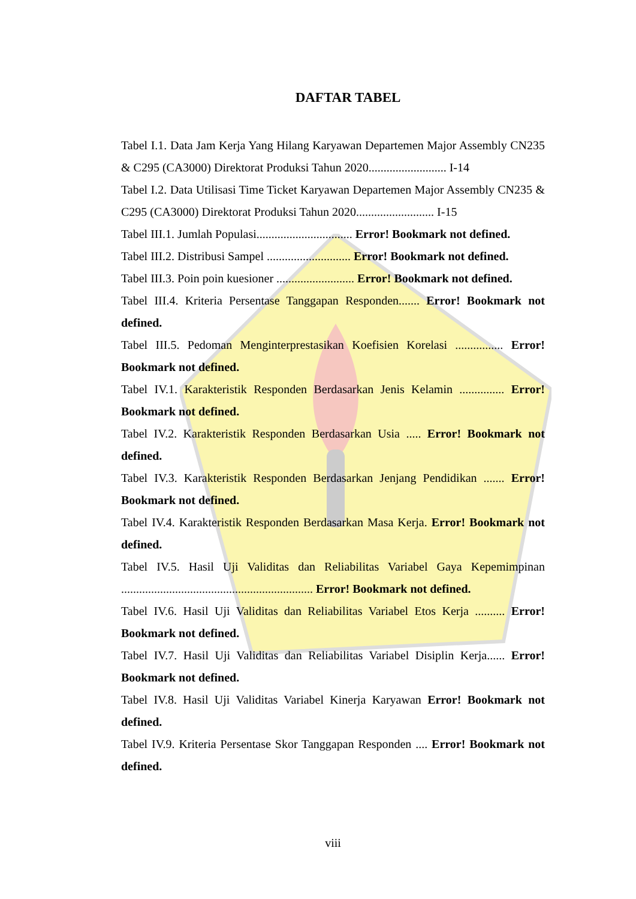DAFTAR TABEL
Tabel I.1. Data Jam Kerja Yang Hilang Karyawan Departemen Major Assembly CN235 & C295 (CA3000) Direktorat Produksi Tahun 2020.......................... I-14
Tabel I.2. Data Utilisasi Time Ticket Karyawan Departemen Major Assembly CN235 & C295 (CA3000) Direktorat Produksi Tahun 2020.......................... I-15
Tabel III.1. Jumlah Populasi................................ Error! Bookmark not defined.
Tabel III.2. Distribusi Sampel ............................ Error! Bookmark not defined.
Tabel III.3. Poin poin kuesioner .......................... Error! Bookmark not defined.
Tabel III.4. Kriteria Persentase Tanggapan Responden....... Error! Bookmark not defined.
Tabel III.5. Pedoman Menginterprestasikan Koefisien Korelasi ................ Error! Bookmark not defined.
Tabel IV.1. Karakteristik Responden Berdasarkan Jenis Kelamin ............... Error! Bookmark not defined.
Tabel IV.2. Karakteristik Responden Berdasarkan Usia ..... Error! Bookmark not defined.
Tabel IV.3. Karakteristik Responden Berdasarkan Jenjang Pendidikan ....... Error! Bookmark not defined.
Tabel IV.4. Karakteristik Responden Berdasarkan Masa Kerja. Error! Bookmark not defined.
Tabel IV.5. Hasil Uji Validitas dan Reliabilitas Variabel Gaya Kepemimpinan ................................................................ Error! Bookmark not defined.
Tabel IV.6. Hasil Uji Validitas dan Reliabilitas Variabel Etos Kerja .......... Error! Bookmark not defined.
Tabel IV.7. Hasil Uji Validitas dan Reliabilitas Variabel Disiplin Kerja...... Error! Bookmark not defined.
Tabel IV.8. Hasil Uji Validitas Variabel Kinerja Karyawan Error! Bookmark not defined.
Tabel IV.9. Kriteria Persentase Skor Tanggapan Responden .... Error! Bookmark not defined.
viii